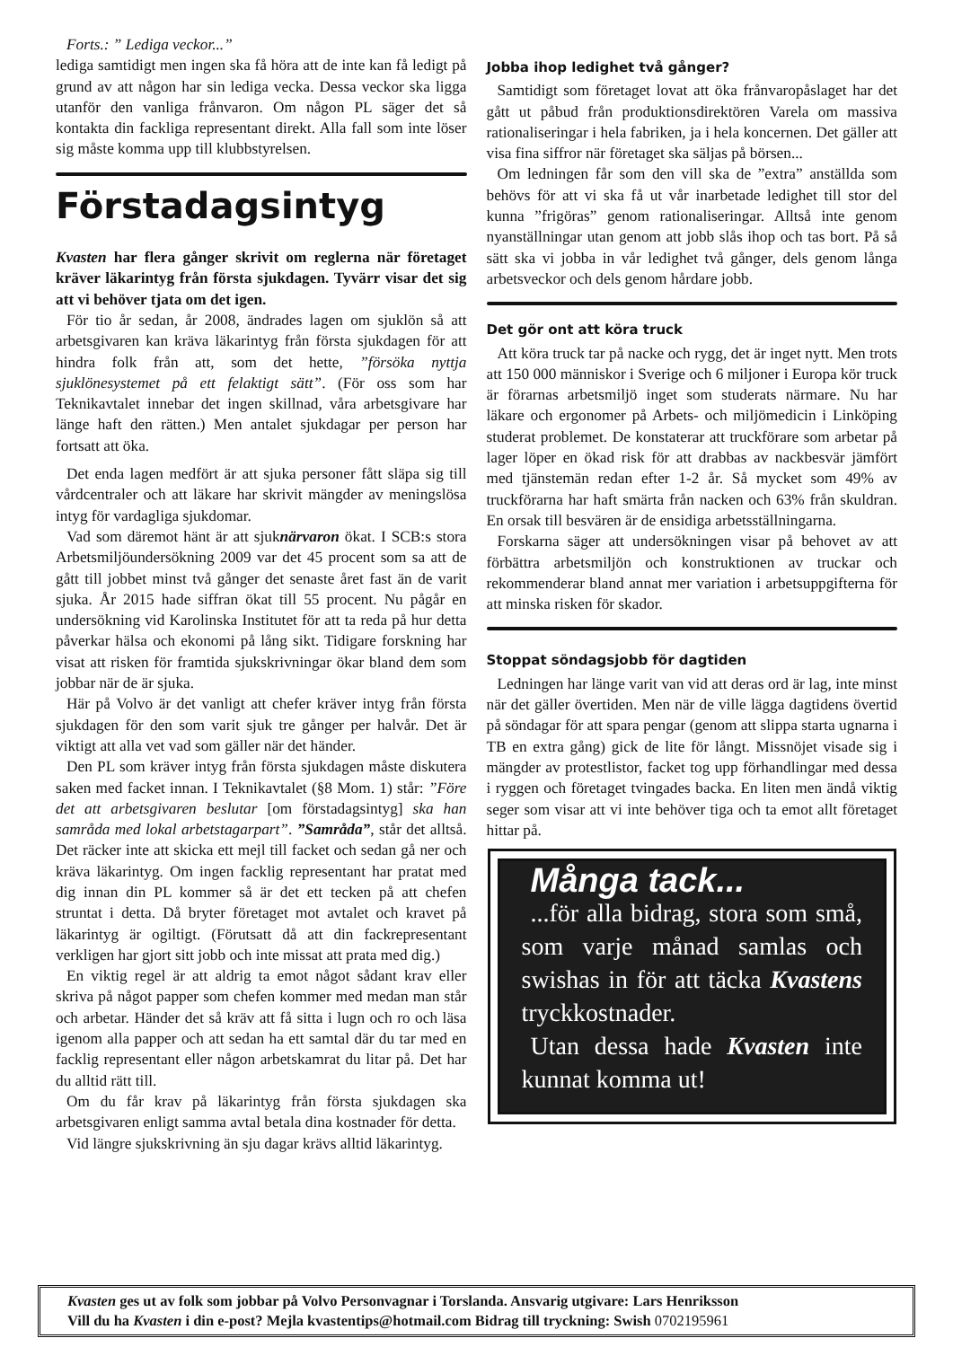Forts.: ” Lediga veckor...”
lediga samtidigt men ingen ska få höra att de inte kan få ledigt på grund av att någon har sin lediga vecka. Dessa veckor ska ligga utanför den vanliga frånvaron. Om någon PL säger det så kontakta din fackliga representant direkt. Alla fall som inte löser sig måste komma upp till klubbstyrelsen.
Förstadagsintyg
Kvasten har flera gånger skrivit om reglerna när företaget kräver läkarintyg från första sjukdagen. Tyvärr visar det sig att vi behöver tjata om det igen.
För tio år sedan, år 2008, ändrades lagen om sjuklön så att arbetsgivaren kan kräva läkarintyg från första sjukdagen för att hindra folk från att, som det hette, ”försöka nyttja sjuklönesystemet på ett felaktigt sätt”. (För oss som har Teknikavtalet innebar det ingen skillnad, våra arbetsgivare har länge haft den rätten.) Men antalet sjukdagar per person har fortsatt att öka.
Det enda lagen medfört är att sjuka personer fått släpa sig till vårdcentraler och att läkare har skrivit mängder av meningslösa intyg för vardagliga sjukdomar.
Vad som däremot hänt är att sjuknärvaron ökat. I SCB:s stora Arbetsmiljöundersökning 2009 var det 45 procent som sa att de gått till jobbet minst två gånger det senaste året fast än de varit sjuka. År 2015 hade siffran ökat till 55 procent. Nu pågår en undersökning vid Karolinska Institutet för att ta reda på hur detta påverkar hälsa och ekonomi på lång sikt. Tidigare forskning har visat att risken för framtida sjukskrivningar ökar bland dem som jobbar när de är sjuka.
Här på Volvo är det vanligt att chefer kräver intyg från första sjukdagen för den som varit sjuk tre gånger per halvår. Det är viktigt att alla vet vad som gäller när det händer.
Den PL som kräver intyg från första sjukdagen måste diskutera saken med facket innan. I Teknikavtalet (§8 Mom. 1) står: ”Före det att arbetsgivaren beslutar [om förstadagsintyg] ska han samråda med lokal arbetstagarpart”. ”Samråda”, står det alltså. Det räcker inte att skicka ett mejl till facket och sedan gå ner och kräva läkarintyg. Om ingen facklig representant har pratat med dig innan din PL kommer så är det ett tecken på att chefen struntat i detta. Då bryter företaget mot avtalet och kravet på läkarintyg är ogiltigt. (Förutsatt då att din fackrepresentant verkligen har gjort sitt jobb och inte missat att prata med dig.)
En viktig regel är att aldrig ta emot något sådant krav eller skriva på något papper som chefen kommer med medan man står och arbetar. Händer det så kräv att få sitta i lugn och ro och läsa igenom alla papper och att sedan ha ett samtal där du tar med en facklig representant eller någon arbetskamrat du litar på. Det har du alltid rätt till.
Om du får krav på läkarintyg från första sjukdagen ska arbetsgivaren enligt samma avtal betala dina kostnader för detta.
Vid längre sjukskrivning än sju dagar krävs alltid läkarintyg.
Jobba ihop ledighet två gånger?
Samtidigt som företaget lovat att öka frånvaropåslaget har det gått ut påbud från produktionsdirektören Varela om massiva rationaliseringar i hela fabriken, ja i hela koncernen. Det gäller att visa fina siffror när företaget ska säljas på börsen...
Om ledningen får som den vill ska de ”extra” anställda som behövs för att vi ska få ut vår inarbetade ledighet till stor del kunna ”frigöras” genom rationaliseringar. Alltså inte genom nyanställningar utan genom att jobb slås ihop och tas bort. På så sätt ska vi jobba in vår ledighet två gånger, dels genom långa arbetsveckor och dels genom hårdare jobb.
Det gör ont att köra truck
Att köra truck tar på nacke och rygg, det är inget nytt. Men trots att 150 000 människor i Sverige och 6 miljoner i Europa kör truck är förarnas arbetsmiljö inget som studerats närmare. Nu har läkare och ergonomer på Arbets- och miljömedicin i Linköping studerat problemet. De konstaterar att truckförare som arbetar på lager löper en ökad risk för att drabbas av nackbesvär jämfört med tjänstemän redan efter 1-2 år. Så mycket som 49% av truckförarna har haft smärta från nacken och 63% från skuldran. En orsak till besvären är de ensidiga arbetsställningarna.
Forskarna säger att undersökningen visar på behovet av att förbättra arbetsmiljön och konstruktionen av truckar och rekommenderar bland annat mer variation i arbetsuppgifterna för att minska risken för skador.
Stoppat söndagsjobb för dagtiden
Ledningen har länge varit van vid att deras ord är lag, inte minst när det gäller övertiden. Men när de ville lägga dagtidens övertid på söndagar för att spara pengar (genom att slippa starta ugnarna i TB en extra gång) gick de lite för långt. Missnöjet visade sig i mängder av protestlistor, facket tog upp förhandlingar med dessa i ryggen och företaget tvingades backa. En liten men ändå viktig seger som visar att vi inte behöver tiga och ta emot allt företaget hittar på.
Många tack...
...för alla bidrag, stora som små, som varje månad samlas och swishas in för att täcka Kvastens tryckkostnader.
Utan dessa hade Kvasten inte kunnat komma ut!
Kvasten ges ut av folk som jobbar på Volvo Personvagnar i Torslanda. Ansvarig utgivare: Lars Henriksson
Vill du ha Kvasten i din e-post? Mejla kvastentips@hotmail.com Bidrag till tryckning: Swish 0702195961